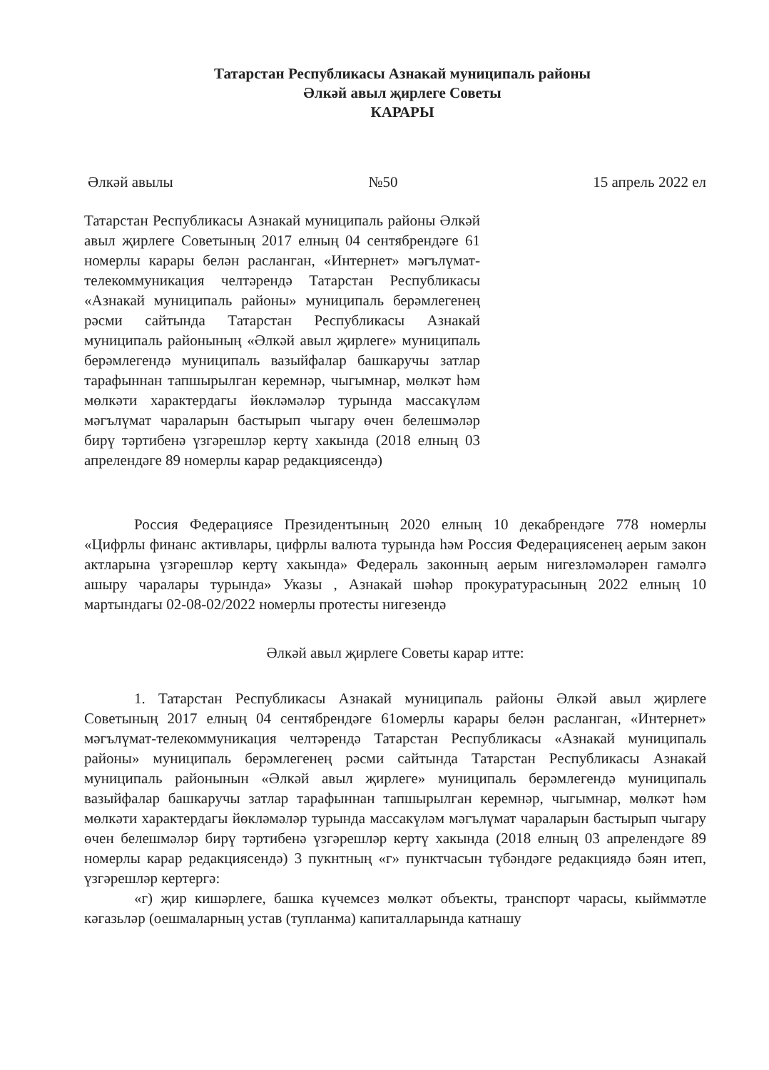Татарстан Республикасы Азнакай муниципаль районы
Әлкәй авыл җирлеге Советы
КАРАРЫ
Әлкәй авылы №50 15 апрель 2022 ел
Татарстан Республикасы Азнакай муниципаль районы Әлкәй авыл җирлеге Советының 2017 елның 04 сентябрендәге 61 номерлы карары белән расланган, «Интернет» мәгълүмат-телекоммуникация челтәрендә Татарстан Республикасы «Азнакай муниципаль районы» муниципаль берәмлегенең рәсми сайтында Татарстан Республикасы Азнакай муниципаль районының «Әлкәй авыл җирлеге» муниципаль берәмлегендә муниципаль вазыйфалар башкаручы затлар тарафыннан тапшырылган керемнәр, чыгымнар, мөлкәт һәм мөлкәти характердагы йөкләмәләр турында массакүләм мәгълүмат чараларын бастырып чыгару өчен белешмәләр бирү тәртибенә үзгәрешләр кертү хакында (2018 елның 03 апрелендәге 89 номерлы карар редакциясендә)
Россия Федерациясе Президентының 2020 елның 10 декабрендәге 778 номерлы «Цифрлы финанс активлары, цифрлы валюта турында һәм Россия Федерациясенең аерым закон актларына үзгәрешләр кертү хакында» Федераль законның аерым нигезләмәләрен гамәлгә ашыру чаралары турында» Указы , Азнакай шәһәр прокуратурасының 2022 елның 10 мартындагы 02-08-02/2022 номерлы протесты нигезендә
Әлкәй авыл җирлеге Советы карар итте:
1. Татарстан Республикасы Азнакай муниципаль районы Әлкәй авыл җирлеге Советының 2017 елның 04 сентябрендәге 61омерлы карары белән расланган, «Интернет» мәгълүмат-телекоммуникация челтәрендә Татарстан Республикасы «Азнакай муниципаль районы» муниципаль берәмлегенең рәсми сайтында Татарстан Республикасы Азнакай муниципаль районынын «Әлкәй авыл җирлеге» муниципаль берәмлегендә муниципаль вазыйфалар башкаручы затлар тарафыннан тапшырылган керемнәр, чыгымнар, мөлкәт һәм мөлкәти характердагы йөкләмәләр турында массакүләм мәгълүмат чараларын бастырып чыгару өчен белешмәләр бирү тәртибенә үзгәрешләр кертү хакында (2018 елның 03 апрелендәге 89 номерлы карар редакциясендә) 3 пукнтның «г» пунктчасын түбәндәге редакциядә бәян итеп, үзгәрешләр кертергә:
«г) җир кишәрлеге, башка күчемсез мөлкәт объекты, транспорт чарасы, кыйммәтле кәгазьләр (оешмаларның устав (тупланма) капиталларында катнашу